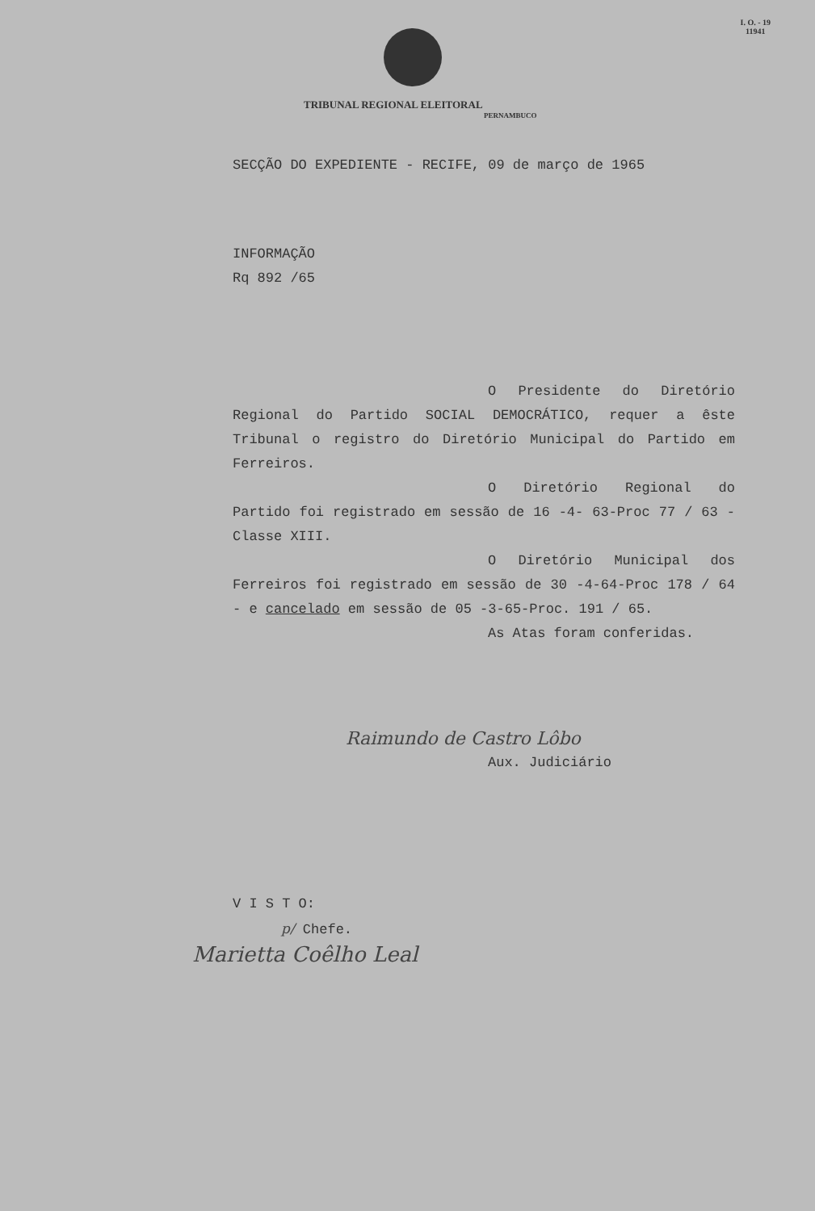I. O. - 19
11941
TRIBUNAL REGIONAL ELEITORAL
PERNAMBUCO
SECÇÃO DO EXPEDIENTE - RECIFE, 09 de março de 1965
INFORMAÇÃO
Rq 892 /65
O Presidente do Diretório Regional do Partido SOCIAL DEMOCRÁTICO, requer a êste Tribunal o registro do Diretório Municipal do Partido em Ferreiros.
O Diretório Regional do Partido foi registrado em sessão de 16 -4- 63-Proc 77 / 63 - Classe XIII.
O Diretório Municipal dos Ferreiros foi registrado em sessão de 30 -4-64-Proc 178 / 64 - e cancelado em sessão de 05 -3-65-Proc. 191 / 65.
As Atas foram conferidas.
Raimundo de Castro Lôbo
Aux. Judiciário
V I S T O:
p/ Chefe.
Marietta Coêlho Leal